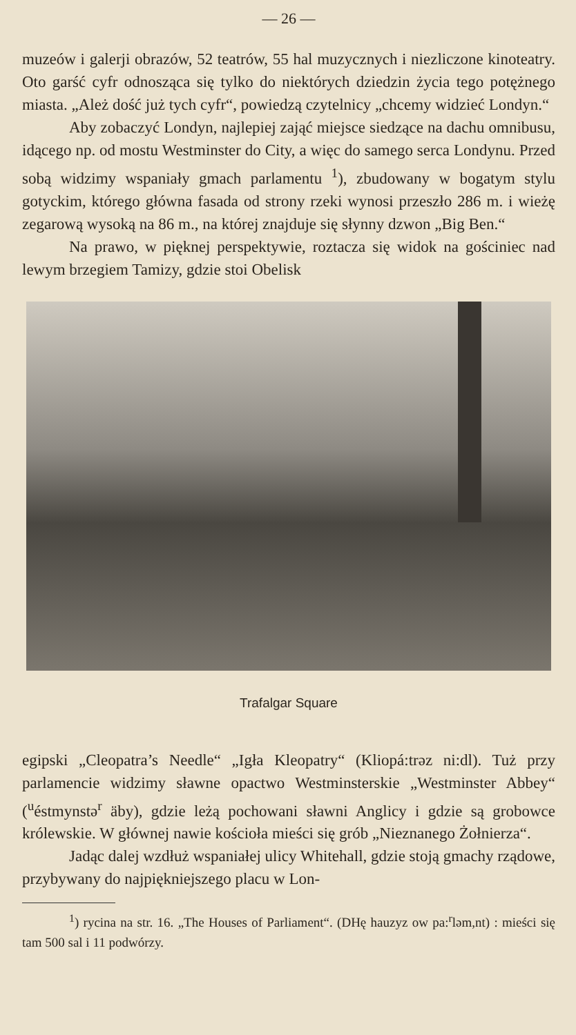— 26 —
muzeów i galerji obrazów, 52 teatrów, 55 hal muzycznych i niezliczone kinoteatry. Oto garść cyfr odnosząca się tylko do niektórych dziedzin życia tego potężnego miasta. „Ależ dość już tych cyfr“, powiedzą czytelnicy „chcemy widzieć Londyn.“
Aby zobaczyć Londyn, najlepiej zająć miejsce siedzące na dachu omnibusu, idącego np. od mostu Westminster do City, a więc do samego serca Londynu. Przed sobą widzimy wspaniały gmach parlamentu <sup>1</sup>), zbudowany w bogatym stylu gotyckim, którego główna fasada od strony rzeki wynosi przeszło 286 m. i wieżę zegarową wysoką na 86 m., na której znajduje się słynny dzwon „Big Ben.“
Na prawo, w pięknej perspektywie, roztacza się widok na gościniec nad lewym brzegiem Tamizy, gdzie stoi Obelisk
Trafalgar Square
egipski „Cleopatra’s Needle“ „Igła Kleopatry“ (Kliopá:trəz ni:dl). Tuż przy parlamencie widzimy sławne opactwo Westminsterskie „Westminster Abbey“ (<sup>u</sup>éstmynstə<sup>r</sup> äby), gdzie leżą pochowani sławni Anglicy i gdzie są grobowce królewskie. W głównej nawie kościoła mieści się grób „Nieznanego Żołnierza“.
Jadąc dalej wzdłuż wspaniałej ulicy Whitehall, gdzie stoją gmachy rządowe, przybywany do najpiękniejszego placu w Lon-
<sup>1</sup>) rycina na str. 16. „The Houses of Parliament“. (DHę hauzyz ow pa:<sup>r</sup>ləm,nt) : mieści się tam 500 sal i 11 podwórzy.